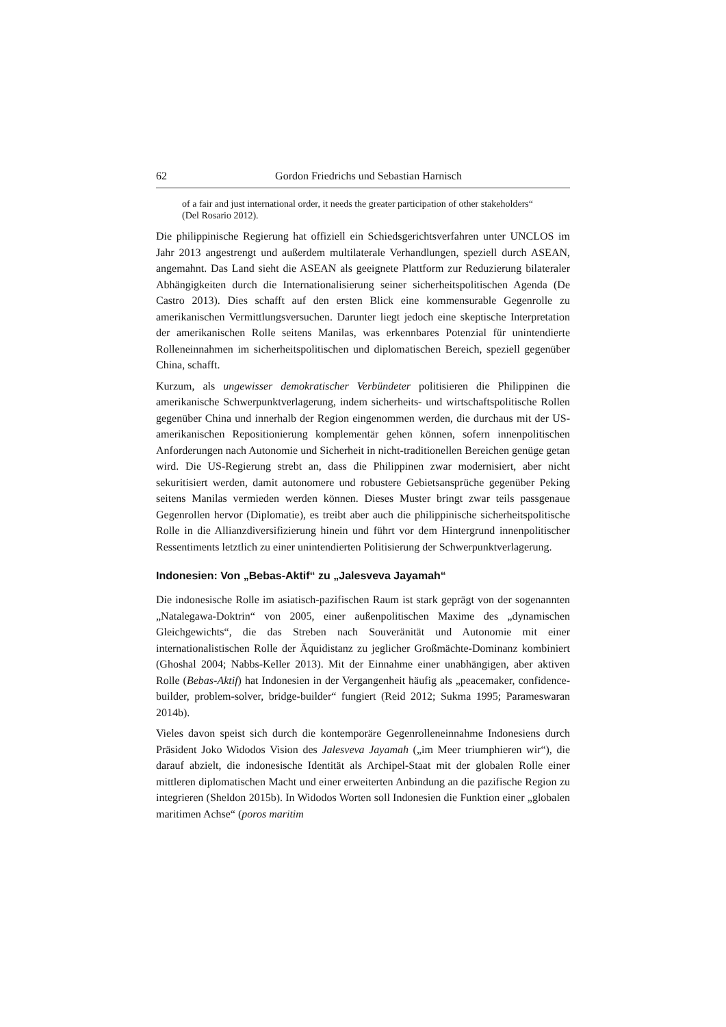62 Gordon Friedrichs und Sebastian Harnisch
of a fair and just international order, it needs the greater participation of other stakeholders“ (Del Rosario 2012).
Die philippinische Regierung hat offiziell ein Schiedsgerichtsverfahren unter UNCLOS im Jahr 2013 angestrengt und außerdem multilaterale Verhandlungen, speziell durch ASEAN, angemahnt. Das Land sieht die ASEAN als geeignete Plattform zur Reduzierung bilateraler Abhängigkeiten durch die Internationalisierung seiner sicherheitspolitischen Agenda (De Castro 2013). Dies schafft auf den ersten Blick eine kommensurable Gegenrolle zu amerikanischen Vermittlungsversuchen. Darunter liegt jedoch eine skeptische Interpretation der amerikanischen Rolle seitens Manilas, was erkennbares Potenzial für unintendierte Rolleneinnahmen im sicherheitspolitischen und diplomatischen Bereich, speziell gegenüber China, schafft.
Kurzum, als ungewisser demokratischer Verbündeter politisieren die Philippinen die amerikanische Schwerpunktverlagerung, indem sicherheits- und wirtschaftspolitische Rollen gegenüber China und innerhalb der Region eingenommen werden, die durchaus mit der US-amerikanischen Repositionierung komplementär gehen können, sofern innenpolitischen Anforderungen nach Autonomie und Sicherheit in nicht-traditionellen Bereichen genüge getan wird. Die US-Regierung strebt an, dass die Philippinen zwar modernisiert, aber nicht sekuritisiert werden, damit autonomere und robustere Gebietsansprüche gegenüber Peking seitens Manilas vermieden werden können. Dieses Muster bringt zwar teils passgenaue Gegenrollen hervor (Diplomatie), es treibt aber auch die philippinische sicherheitspolitische Rolle in die Allianzdiversifizierung hinein und führt vor dem Hintergrund innenpolitischer Ressentiments letztlich zu einer unintendierten Politisierung der Schwerpunktverlagerung.
Indonesien: Von „Bebas-Aktif“ zu „Jalesveva Jayamah“
Die indonesische Rolle im asiatisch-pazifischen Raum ist stark geprägt von der sogenannten „Natalegawa-Doktrin“ von 2005, einer außenpolitischen Maxime des „dynamischen Gleichgewichts“, die das Streben nach Souveränität und Autonomie mit einer internationalistischen Rolle der Äquidistanz zu jeglicher Großmächte-Dominanz kombiniert (Ghoshal 2004; Nabbs-Keller 2013). Mit der Einnahme einer unabhängigen, aber aktiven Rolle (Bebas-Aktif) hat Indonesien in der Vergangenheit häufig als „peacemaker, confidence-builder, problem-solver, bridge-builder“ fungiert (Reid 2012; Sukma 1995; Parameswaran 2014b).
Vieles davon speist sich durch die kontemporäre Gegenrolleneinnahme Indonesiens durch Präsident Joko Widodos Vision des Jalesveva Jayamah („im Meer triumphieren wir“), die darauf abzielt, die indonesische Identität als Archipel-Staat mit der globalen Rolle einer mittleren diplomatischen Macht und einer erweiterten Anbindung an die pazifische Region zu integrieren (Sheldon 2015b). In Widodos Worten soll Indonesien die Funktion einer „globalen maritimen Achse“ (poros maritim